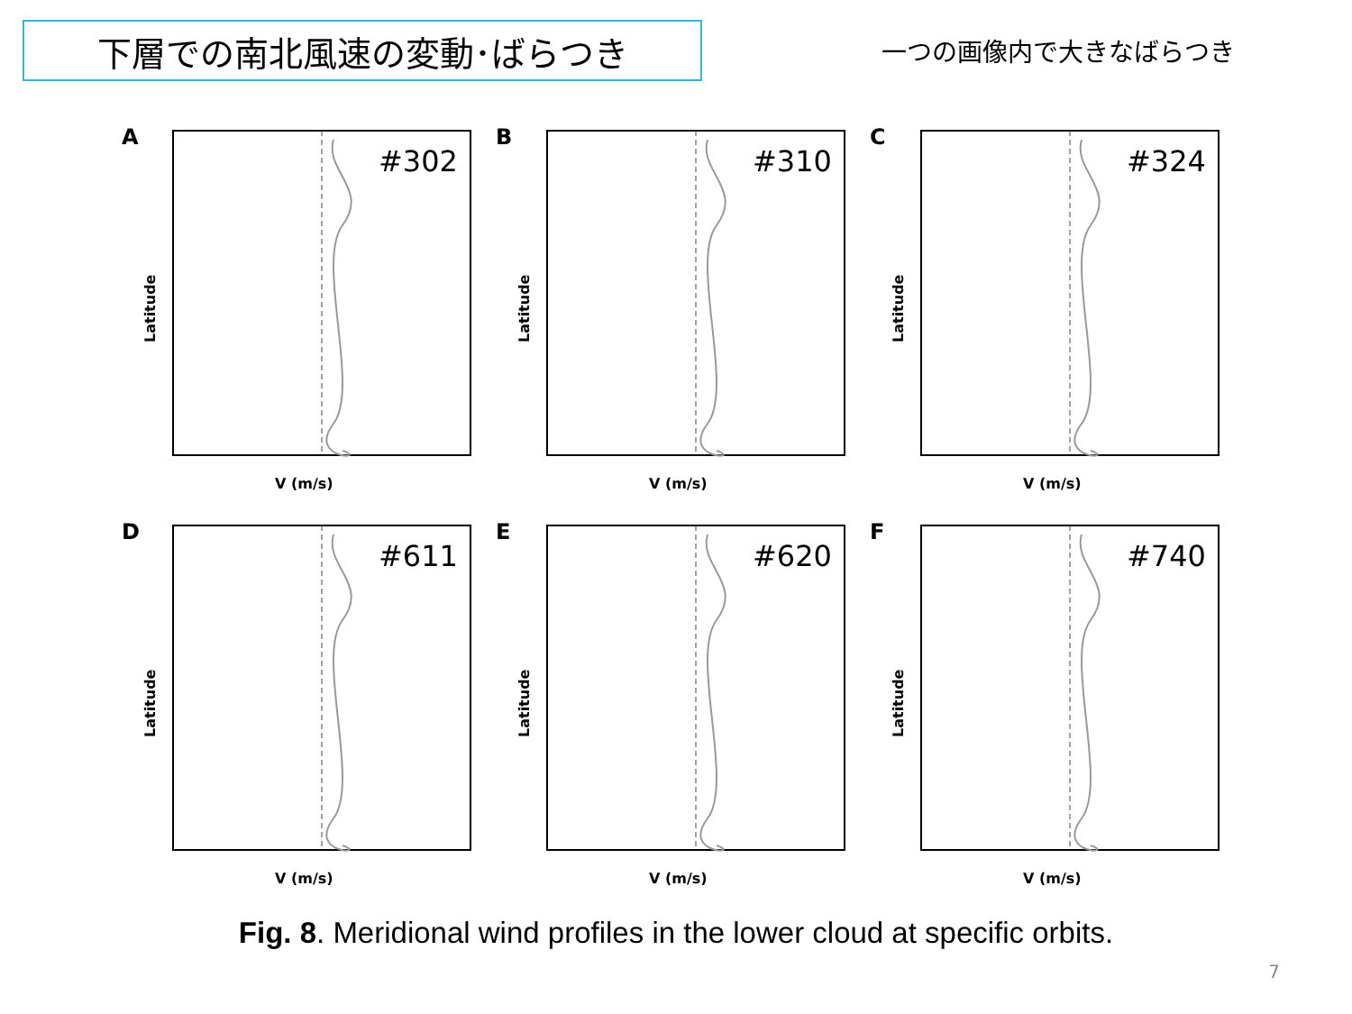下層での南北風速の変動･ばらつき
一つの画像内で大きなばらつき
A
#302
Latitude
V (m/s)
B
#310
Latitude
V (m/s)
C
#324
Latitude
V (m/s)
D
#611
Latitude
V (m/s)
E
#620
Latitude
V (m/s)
F
#740
Latitude
V (m/s)
Fig. 8. Meridional wind profiles in the lower cloud at specific orbits.
7